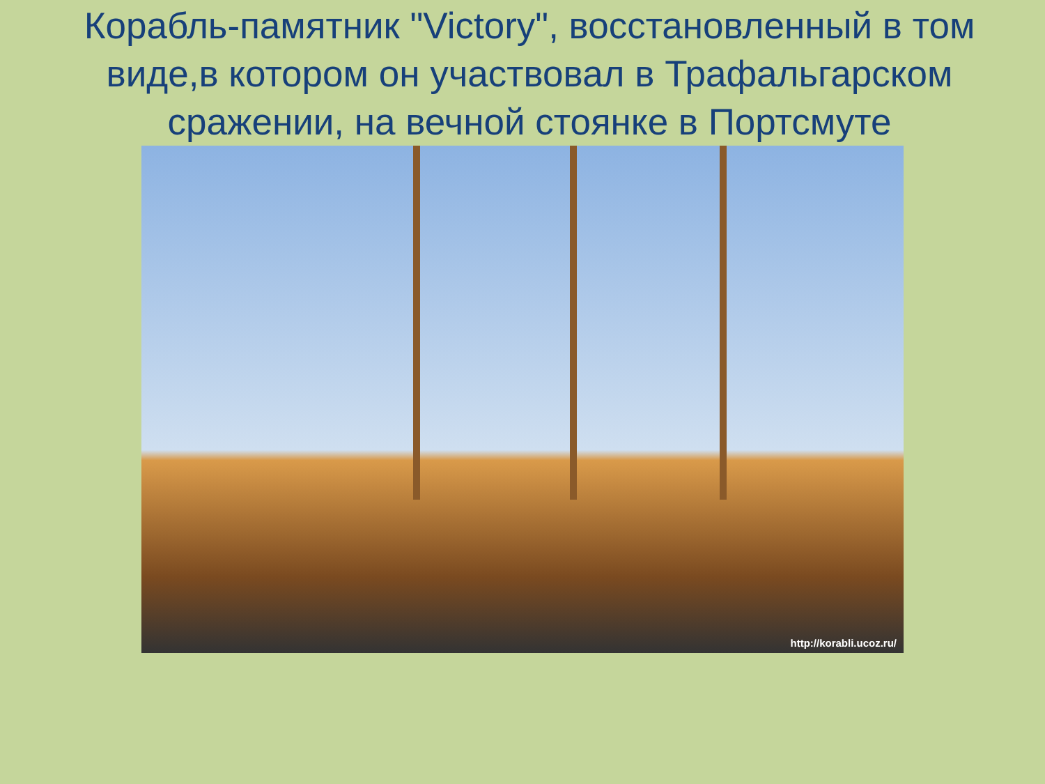Корабль-памятник "Victory", восстановленный в том виде,в котором он участвовал в Трафальгарском сражении, на вечной стоянке в Портсмуте
http://korabli.ucoz.ru/